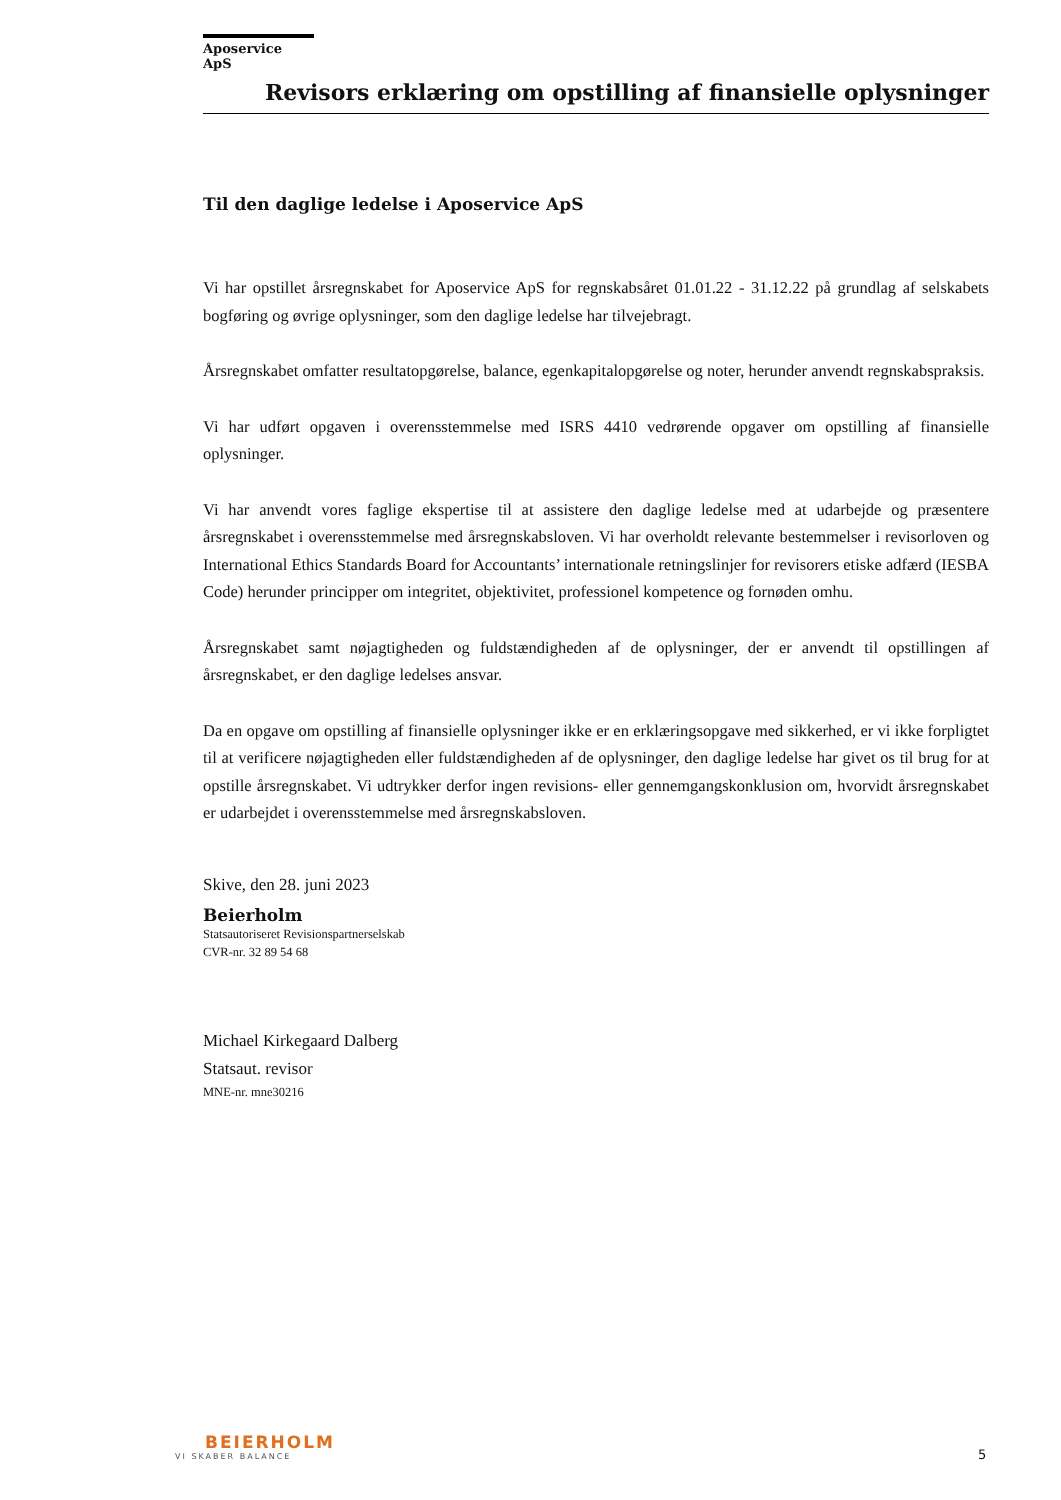Aposervice ApS
Revisors erklæring om opstilling af finansielle oplysninger
Til den daglige ledelse i Aposervice ApS
Vi har opstillet årsregnskabet for Aposervice ApS for regnskabsåret 01.01.22 - 31.12.22 på grundlag af selskabets bogføring og øvrige oplysninger, som den daglige ledelse har tilvejebragt.
Årsregnskabet omfatter resultatopgørelse, balance, egenkapitalopgørelse og noter, herunder anvendt regnskabspraksis.
Vi har udført opgaven i overensstemmelse med ISRS 4410 vedrørende opgaver om opstilling af finansielle oplysninger.
Vi har anvendt vores faglige ekspertise til at assistere den daglige ledelse med at udarbejde og præsentere årsregnskabet i overensstemmelse med årsregnskabsloven. Vi har overholdt relevante bestemmelser i revisorloven og International Ethics Standards Board for Accountants’ internationale retningslinjer for revisorers etiske adfærd (IESBA Code) herunder principper om integritet, objektivitet, professionel kompetence og fornøden omhu.
Årsregnskabet samt nøjagtigheden og fuldstændigheden af de oplysninger, der er anvendt til opstillingen af årsregnskabet, er den daglige ledelses ansvar.
Da en opgave om opstilling af finansielle oplysninger ikke er en erklæringsopgave med sikkerhed, er vi ikke forpligtet til at verificere nøjagtigheden eller fuldstændigheden af de oplysninger, den daglige ledelse har givet os til brug for at opstille årsregnskabet. Vi udtrykker derfor ingen revisions- eller gennemgangskonklusion om, hvorvidt årsregnskabet er udarbejdet i overensstemmelse med årsregnskabsloven.
Skive, den 28. juni 2023
Beierholm
Statsautoriseret Revisionspartnerselskab
CVR-nr. 32 89 54 68
Michael Kirkegaard Dalberg
Statsaut. revisor
MNE-nr. mne30216
BEIERHOLM
VI SKABER BALANCE
5